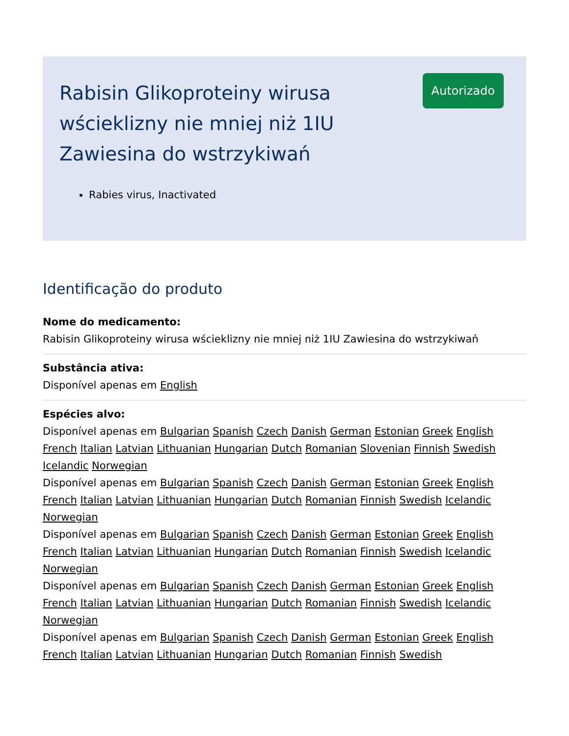Rabisin Glikoproteiny wirusa wścieklizny nie mniej niż 1IU Zawiesina do wstrzykiwań
Rabies virus, Inactivated
Autorizado
Identificação do produto
Nome do medicamento:
Rabisin Glikoproteiny wirusa wścieklizny nie mniej niż 1IU Zawiesina do wstrzykiwań
Substância ativa:
Disponível apenas em English
Espécies alvo:
Disponível apenas em Bulgarian Spanish Czech Danish German Estonian Greek English French Italian Latvian Lithuanian Hungarian Dutch Romanian Slovenian Finnish Swedish Icelandic Norwegian
Disponível apenas em Bulgarian Spanish Czech Danish German Estonian Greek English French Italian Latvian Lithuanian Hungarian Dutch Romanian Finnish Swedish Icelandic Norwegian
Disponível apenas em Bulgarian Spanish Czech Danish German Estonian Greek English French Italian Latvian Lithuanian Hungarian Dutch Romanian Finnish Swedish Icelandic Norwegian
Disponível apenas em Bulgarian Spanish Czech Danish German Estonian Greek English French Italian Latvian Lithuanian Hungarian Dutch Romanian Finnish Swedish Icelandic Norwegian
Disponível apenas em Bulgarian Spanish Czech Danish German Estonian Greek English French Italian Latvian Lithuanian Hungarian Dutch Romanian Finnish Swedish